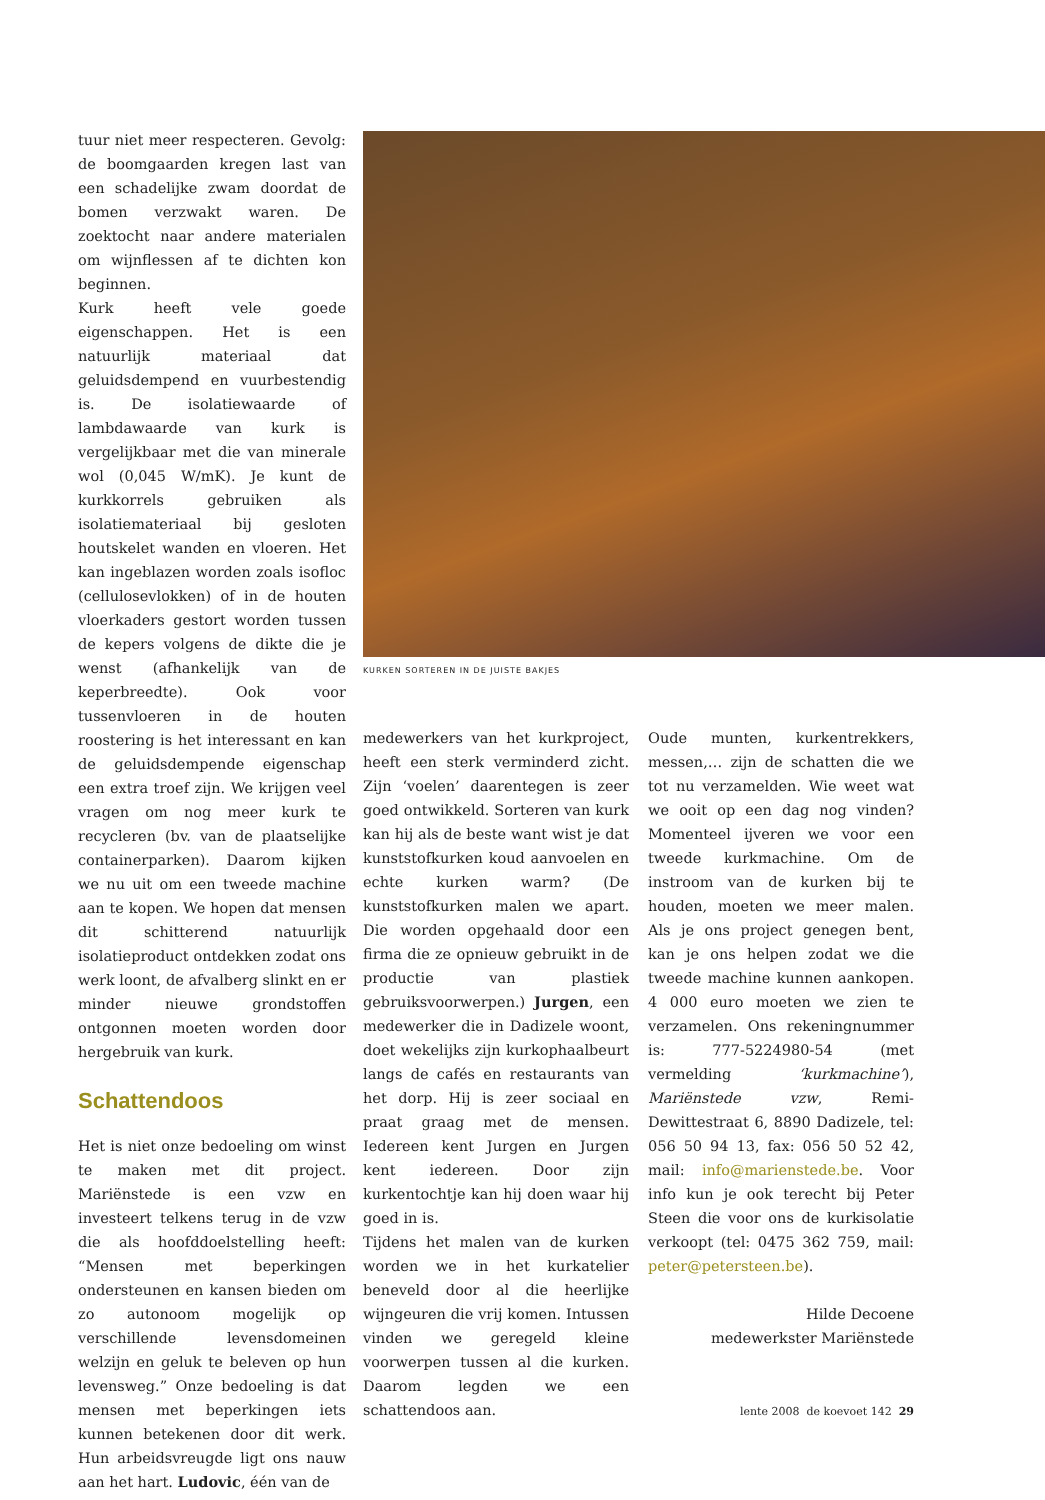tuur niet meer respecteren. Gevolg: de boomgaarden kregen last van een schadelijke zwam doordat de bomen verzwakt waren. De zoektocht naar andere materialen om wijnflessen af te dichten kon beginnen.
Kurk heeft vele goede eigenschappen. Het is een natuurlijk materiaal dat geluidsdempend en vuurbestendig is. De isolatiewaarde of lambdawaarde van kurk is vergelijkbaar met die van minerale wol (0,045 W/mK). Je kunt de kurkkorrels gebruiken als isolatiemateriaal bij gesloten houtskelet wanden en vloeren. Het kan ingeblazen worden zoals isofloc (cellulosevlokken) of in de houten vloerkaders gestort worden tussen de kepers volgens de dikte die je wenst (afhankelijk van de keperbreedte). Ook voor tussenvloeren in de houten roostering is het interessant en kan de geluidsdempende eigenschap een extra troef zijn. We krijgen veel vragen om nog meer kurk te recycleren (bv. van de plaatselijke containerparken). Daarom kijken we nu uit om een tweede machine aan te kopen. We hopen dat mensen dit schitterend natuurlijk isolatieproduct ontdekken zodat ons werk loont, de afvalberg slinkt en er minder nieuwe grondstoffen ontgonnen moeten worden door hergebruik van kurk.
Schattendoos
Het is niet onze bedoeling om winst te maken met dit project. Mariënstede is een vzw en investeert telkens terug in de vzw die als hoofddoelstelling heeft: “Mensen met beperkingen ondersteunen en kansen bieden om zo autonoom mogelijk op verschillende levensdomeinen welzijn en geluk te beleven op hun levensweg.” Onze bedoeling is dat mensen met beperkingen iets kunnen betekenen door dit werk. Hun arbeidsvreugde ligt ons nauw aan het hart. Ludovic, één van de
KURKEN SORTEREN IN DE JUISTE BAKJES
medewerkers van het kurkproject, heeft een sterk verminderd zicht. Zijn ‘voelen’ daarentegen is zeer goed ontwikkeld. Sorteren van kurk kan hij als de beste want wist je dat kunststofkurken koud aanvoelen en echte kurken warm? (De kunststofkurken malen we apart. Die worden opgehaald door een firma die ze opnieuw gebruikt in de productie van plastiek gebruiksvoorwerpen.) Jurgen, een medewerker die in Dadizele woont, doet wekelijks zijn kurkophaalbeurt langs de cafés en restaurants van het dorp. Hij is zeer sociaal en praat graag met de mensen. Iedereen kent Jurgen en Jurgen kent iedereen. Door zijn kurkentochtje kan hij doen waar hij goed in is.
Tijdens het malen van de kurken worden we in het kurkatelier beneveld door al die heerlijke wijngeuren die vrij komen. Intussen vinden we geregeld kleine voorwerpen tussen al die kurken. Daarom legden we een schattendoos aan.
Oude munten, kurkentrekkers, messen,… zijn de schatten die we tot nu verzamelden. Wie weet wat we ooit op een dag nog vinden? Momenteel ijveren we voor een tweede kurkmachine. Om de instroom van de kurken bij te houden, moeten we meer malen. Als je ons project genegen bent, kan je ons helpen zodat we die tweede machine kunnen aankopen. 4 000 euro moeten we zien te verzamelen. Ons rekeningnummer is: 777-5224980-54 (met vermelding ‘kurkmachine’), Mariënstede vzw, Remi-Dewittestraat 6, 8890 Dadizele, tel: 056 50 94 13, fax: 056 50 52 42, mail: info@marienstede.be. Voor info kun je ook terecht bij Peter Steen die voor ons de kurkisolatie verkoopt (tel: 0475 362 759, mail: peter@petersteen.be).
Hilde Decoene
medewerkster Mariënstede
lente 2008 de koevoet 142 29